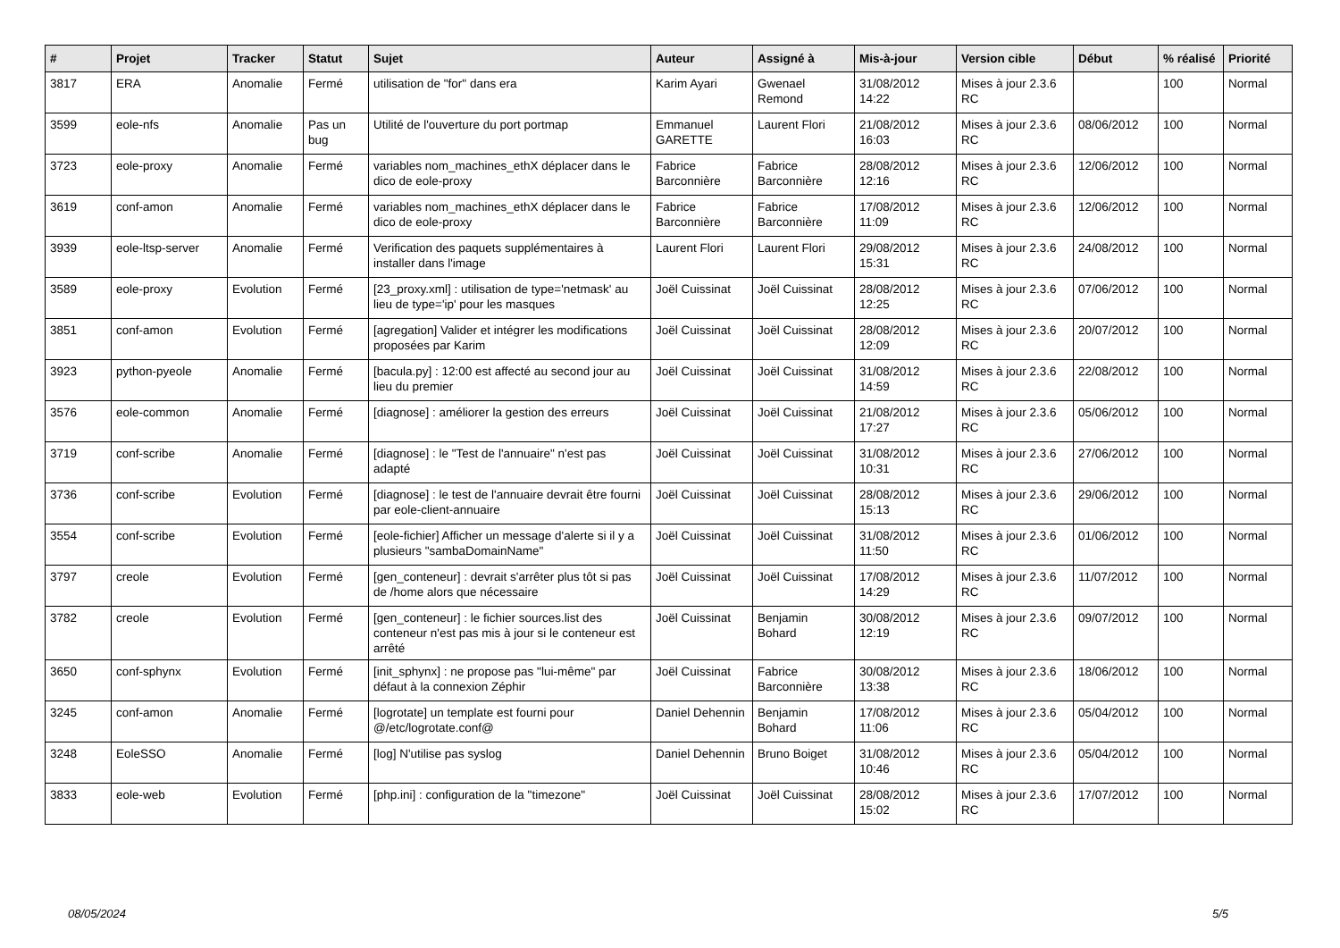| # | Projet | Tracker | Statut | Sujet | Auteur | Assigné à | Mis-à-jour | Version cible | Début | % réalisé | Priorité |
| --- | --- | --- | --- | --- | --- | --- | --- | --- | --- | --- | --- |
| 3817 | ERA | Anomalie | Fermé | utilisation de "for" dans era | Karim Ayari | Gwenael Remond | 31/08/2012 14:22 | Mises à jour 2.3.6 RC | | 100 | Normal |
| 3599 | eole-nfs | Anomalie | Pas un bug | Utilité de l'ouverture du port portmap | Emmanuel GARETTE | Laurent Flori | 21/08/2012 16:03 | Mises à jour 2.3.6 RC | 08/06/2012 | 100 | Normal |
| 3723 | eole-proxy | Anomalie | Fermé | variables nom_machines_ethX déplacer dans le dico de eole-proxy | Fabrice Barconnière | Fabrice Barconnière | 28/08/2012 12:16 | Mises à jour 2.3.6 RC | 12/06/2012 | 100 | Normal |
| 3619 | conf-amon | Anomalie | Fermé | variables nom_machines_ethX déplacer dans le dico de eole-proxy | Fabrice Barconnière | Fabrice Barconnière | 17/08/2012 11:09 | Mises à jour 2.3.6 RC | 12/06/2012 | 100 | Normal |
| 3939 | eole-ltsp-server | Anomalie | Fermé | Verification des paquets supplémentaires à installer dans l'image | Laurent Flori | Laurent Flori | 29/08/2012 15:31 | Mises à jour 2.3.6 RC | 24/08/2012 | 100 | Normal |
| 3589 | eole-proxy | Evolution | Fermé | [23_proxy.xml] : utilisation de type='netmask' au lieu de type='ip' pour les masques | Joël Cuissinat | Joël Cuissinat | 28/08/2012 12:25 | Mises à jour 2.3.6 RC | 07/06/2012 | 100 | Normal |
| 3851 | conf-amon | Evolution | Fermé | [agregation] Valider et intégrer les modifications proposées par Karim | Joël Cuissinat | Joël Cuissinat | 28/08/2012 12:09 | Mises à jour 2.3.6 RC | 20/07/2012 | 100 | Normal |
| 3923 | python-pyeole | Anomalie | Fermé | [bacula.py] : 12:00 est affecté au second jour au lieu du premier | Joël Cuissinat | Joël Cuissinat | 31/08/2012 14:59 | Mises à jour 2.3.6 RC | 22/08/2012 | 100 | Normal |
| 3576 | eole-common | Anomalie | Fermé | [diagnose] : améliorer la gestion des erreurs | Joël Cuissinat | Joël Cuissinat | 21/08/2012 17:27 | Mises à jour 2.3.6 RC | 05/06/2012 | 100 | Normal |
| 3719 | conf-scribe | Anomalie | Fermé | [diagnose] : le "Test de l'annuaire" n'est pas adapté | Joël Cuissinat | Joël Cuissinat | 31/08/2012 10:31 | Mises à jour 2.3.6 RC | 27/06/2012 | 100 | Normal |
| 3736 | conf-scribe | Evolution | Fermé | [diagnose] : le test de l'annuaire devrait être fourni par eole-client-annuaire | Joël Cuissinat | Joël Cuissinat | 28/08/2012 15:13 | Mises à jour 2.3.6 RC | 29/06/2012 | 100 | Normal |
| 3554 | conf-scribe | Evolution | Fermé | [eole-fichier] Afficher un message d'alerte si il y a plusieurs "sambaDomainName" | Joël Cuissinat | Joël Cuissinat | 31/08/2012 11:50 | Mises à jour 2.3.6 RC | 01/06/2012 | 100 | Normal |
| 3797 | creole | Evolution | Fermé | [gen_conteneur] : devrait s'arrêter plus tôt si pas de /home alors que nécessaire | Joël Cuissinat | Joël Cuissinat | 17/08/2012 14:29 | Mises à jour 2.3.6 RC | 11/07/2012 | 100 | Normal |
| 3782 | creole | Evolution | Fermé | [gen_conteneur] : le fichier sources.list des conteneur n'est pas mis à jour si le conteneur est arrêté | Joël Cuissinat | Benjamin Bohard | 30/08/2012 12:19 | Mises à jour 2.3.6 RC | 09/07/2012 | 100 | Normal |
| 3650 | conf-sphynx | Evolution | Fermé | [init_sphynx] : ne propose pas "lui-même" par défaut à la connexion Zéphir | Joël Cuissinat | Fabrice Barconnière | 30/08/2012 13:38 | Mises à jour 2.3.6 RC | 18/06/2012 | 100 | Normal |
| 3245 | conf-amon | Anomalie | Fermé | [logrotate] un template est fourni pour @/etc/logrotate.conf@ | Daniel Dehennin | Benjamin Bohard | 17/08/2012 11:06 | Mises à jour 2.3.6 RC | 05/04/2012 | 100 | Normal |
| 3248 | EoleSSO | Anomalie | Fermé | [log] N'utilise pas syslog | Daniel Dehennin | Bruno Boiget | 31/08/2012 10:46 | Mises à jour 2.3.6 RC | 05/04/2012 | 100 | Normal |
| 3833 | eole-web | Evolution | Fermé | [php.ini] : configuration de la "timezone" | Joël Cuissinat | Joël Cuissinat | 28/08/2012 15:02 | Mises à jour 2.3.6 RC | 17/07/2012 | 100 | Normal |
08/05/2024 5/5